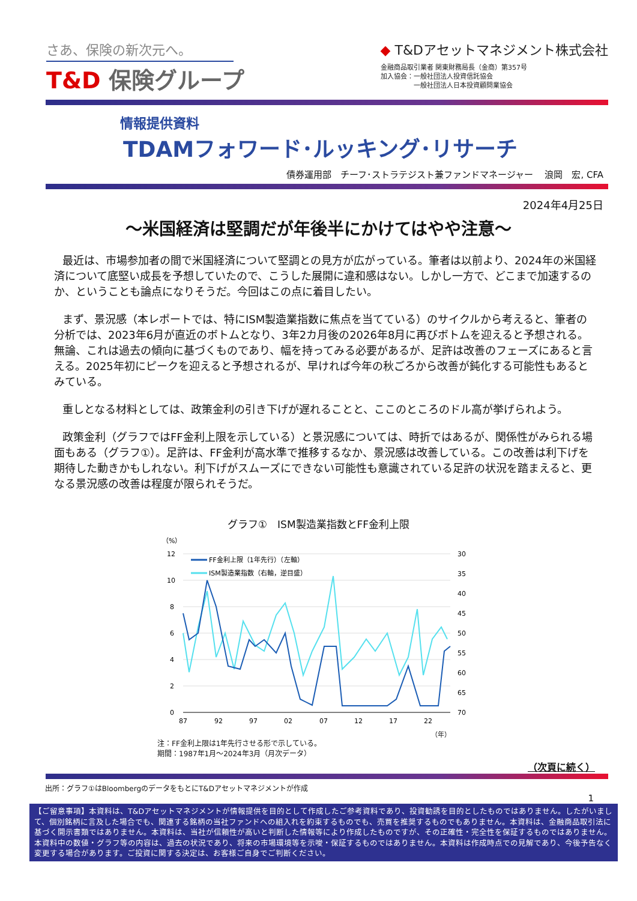さあ、保険の新次元へ。
T&D 保険グループ
◆ T&Dアセットマネジメント株式会社
金融商品取引業者 関東財務局長（金商）第357号
加入協会：一般社団法人投資信託協会
　　　　　一般社団法人日本投資顧問業協会
情報提供資料
TDAMフォワード･ルッキング･リサーチ
債券運用部　チーフ･ストラテジスト兼ファンドマネージャー　 浪岡　宏, CFA
2024年4月25日
～米国経済は堅調だが年後半にかけてはやや注意～
最近は、市場参加者の間で米国経済について堅調との見方が広がっている。筆者は以前より、2024年の米国経済について底堅い成長を予想していたので、こうした展開に違和感はない。しかし一方で、どこまで加速するのか、ということも論点になりそうだ。今回はこの点に着目したい。
まず、景況感（本レポートでは、特にISM製造業指数に焦点を当てている）のサイクルから考えると、筆者の分析では、2023年6月が直近のボトムとなり、3年2カ月後の2026年8月に再びボトムを迎えると予想される。無論、これは過去の傾向に基づくものであり、幅を持ってみる必要があるが、足許は改善のフェーズにあると言える。2025年初にピークを迎えると予想されるが、早ければ今年の秋ごろから改善が鈍化する可能性もあるとみている。
重しとなる材料としては、政策金利の引き下げが遅れることと、ここのところのドル高が挙げられよう。
政策金利（グラフではFF金利上限を示している）と景況感については、時折ではあるが、関係性がみられる場面もある（グラフ①）。足許は、FF金利が高水準で推移するなか、景況感は改善している。この改善は利下げを期待した動きかもしれない。利下げがスムーズにできない可能性も意識されている足許の状況を踏まえると、更なる景況感の改善は程度が限られそうだ。
グラフ①　ISM製造業指数とFF金利上限
（%）
12
10
8
6
4
2
0
30
35
40
45
50
55
60
65
70
87
92
97
02
07
12
17
22
FF金利上限（1年先行）（左軸）
ISM製造業指数（右軸，逆目盛）
（年）
注：FF金利上限は1年先行させる形で示している。
期間：1987年1月～2024年3月（月次データ）
（次頁に続く）
出所：グラフ①はBloombergのデータをもとにT&Dアセットマネジメントが作成
1
【ご留意事項】本資料は、T&Dアセットマネジメントが情報提供を目的として作成したご参考資料であり、投資勧誘を目的としたものではありません。したがいまして、個別銘柄に言及した場合でも、関連する銘柄の当社ファンドへの組入れを約束するものでも、売買を推奨するものでもありません。本資料は、金融商品取引法に基づく開示書類ではありません。本資料は、当社が信頼性が高いと判断した情報等により作成したものですが、その正確性・完全性を保証するものではありません。本資料中の数値・グラフ等の内容は、過去の状況であり、将来の市場環境等を示唆・保証するものではありません。本資料は作成時点での見解であり、今後予告なく変更する場合があります。ご投資に関する決定は、お客様ご自身でご判断ください。